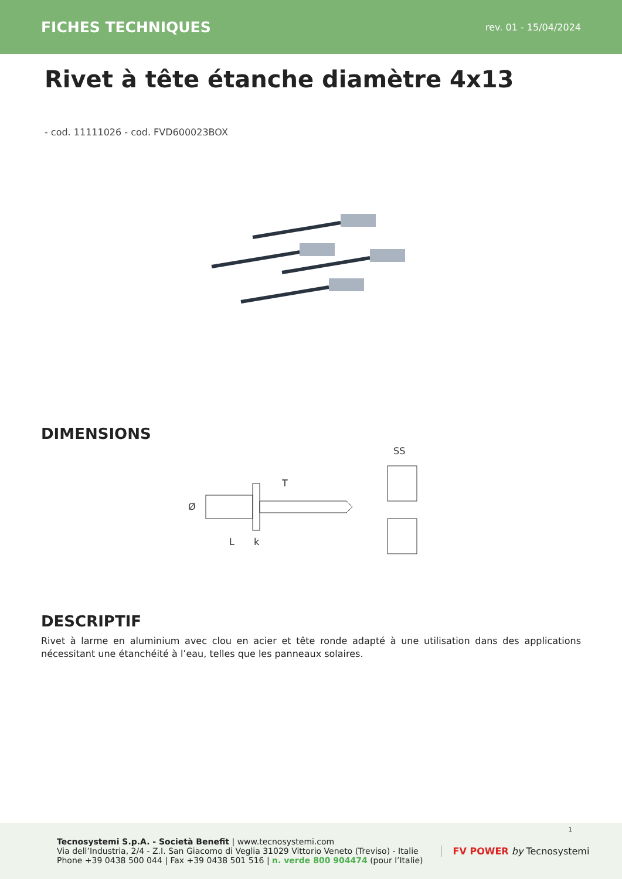FICHES TECHNIQUES rev. 01 - 15/04/2024
Rivet à tête étanche diamètre 4x13
- cod. 11111026 - cod. FVD600023BOX
DIMENSIONS
Ø
T
L
k
SS
DESCRIPTIF
Rivet à larme en aluminium avec clou en acier et tête ronde adapté à une utilisation dans des applications nécessitant une étanchéité à l’eau, telles que les panneaux solaires.
Tecnosystemi S.p.A. - Società Benefit | www.tecnosystemi.com
Via dell’Industria, 2/4 - Z.I. San Giacomo di Veglia 31029 Vittorio Veneto (Treviso) - Italie
Phone +39 0438 500 044 | Fax +39 0438 501 516 | n. verde 800 904474 (pour l’Italie)
FV POWER by Tecnosystemi
1